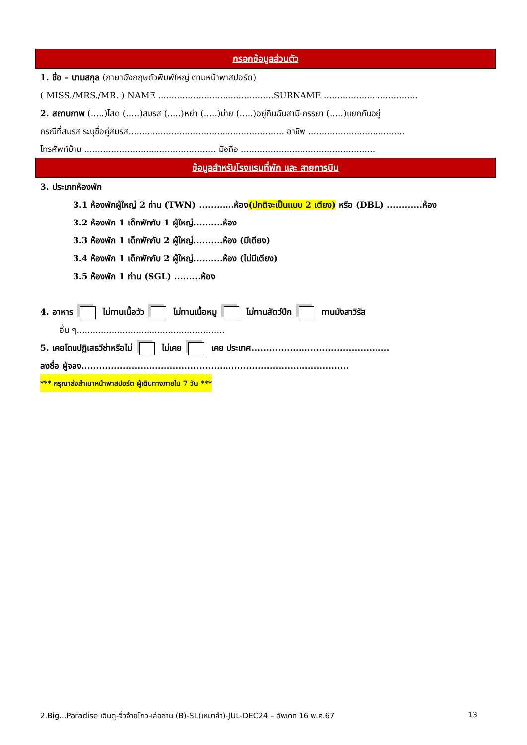กรอกข้อมูลส่วนตัว
1. ชื่อ – นามสกุล (ภาษาอังกฤษตัวพิมพ์ใหญ่ ตามหน้าพาสปอร์ต)
( MISS./MRS./MR. ) NAME ...........................................SURNAME ...................................
2. สถานภาพ (.....)โสด (.....)สมรส (.....)หย่า (.....)ม่าย (.....)อยู่กินฉันสามี-ภรรยา (.....)แยกกันอยู่
กรณีที่สมรส ระบุชื่อคู่สมรส.......................................................... อาชีพ ....................................
โทรศัพท์บ้าน ................................................. มือถือ ..................................................
ข้อมูลสำหรับโรงแรมที่พัก และ สายการบิน
3. ประเภทห้องพัก
3.1 ห้องพักผู้ใหญ่ 2 ท่าน (TWN) ............ห้อง(ปกติจะเป็นแบบ 2 เตียง) หรือ (DBL) ............ห้อง
3.2 ห้องพัก 1 เด็กพักกับ 1 ผู้ใหญ่..........ห้อง
3.3 ห้องพัก 1 เด็กพักกับ 2 ผู้ใหญ่..........ห้อง (มีเตียง)
3.4 ห้องพัก 1 เด็กพักกับ 2 ผู้ใหญ่..........ห้อง (ไม่มีเตียง)
3.5 ห้องพัก 1 ท่าน (SGL) .........ห้อง
4. อาหาร ไม่ทานเนื้อวัว ไม่ทานเนื้อหมู ไม่ทานสัตว์ปีก ทานมังสาวิรัส
อื่น ๆ.......................................................
5. เคยโดนปฏิเสธวีซ่าหรือไม่ ไม่เคย เคย ประเทศ...............................................
ลงชื่อ ผู้จอง...........................................................................................
*** กรุณาส่งสำเนาหน้าพาสปอร์ต ผู้เดินทางภายใน 7 วัน ***
2.Big...Paradise เฉินตู-จิ่วจ้ายโกว-เล่อซาน (B)-SL(เหมาลำ)-JUL-DEC24 – อัพเดท 16 พ.ค.67 13